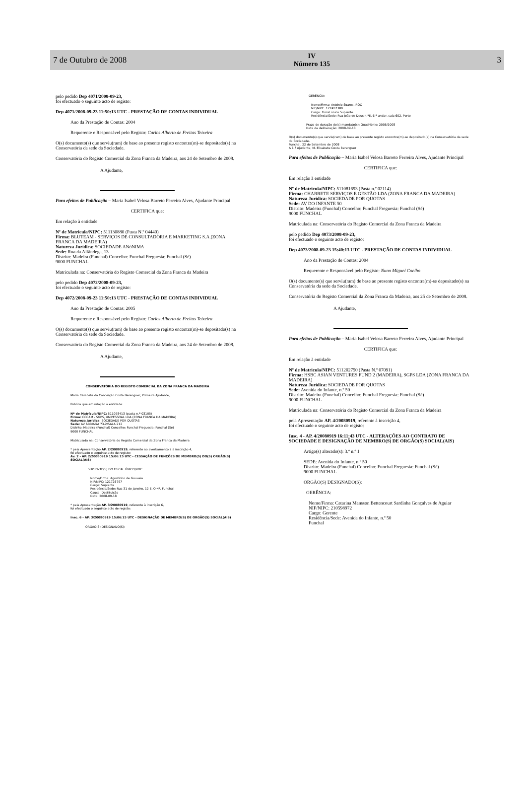7 de Outubro de 2008
IV
Número 135
3
pelo pedido Dep 4071/2008-09-23,
foi efectuado o seguinte acto de registo:
Dep 4071/2008-09-23 11:50:13 UTC - PRESTAÇÃO DE CONTAS INDIVIDUAL
Ano da Prestação de Contas: 2004
Requerente e Responsável pelo Registo: Carlos Alberto de Freitas Teixeira
O(s) documento(s) que serviu(ram) de base ao presente registo encontra(m)-se depositado(s) na Conservatória da sede da Sociedade.
Conservatória do Registo Comercial da Zona Franca da Madeira, aos 24 de Setembro de 2008.
A Ajudante,
Para efeitos de Publicação – Maria Isabel Velosa Barreto Ferreira Alves, Ajudante Principal
CERTIFICA que:
Em relação à entidade
Nº de Matricula/NIPC: 511130880 (Pasta N.º 04440)
Firma: BLUTEAM - SERVIÇOS DE CONSULTADORIA E MARKETING S.A.(ZONA FRANCA DA MADEIRA)
Natureza Jurídica: SOCIEDADE ANóNIMA
Sede: Rua da Alfândega, 13
Distrito: Madeira (Funchal) Concelho: Funchal Freguesia: Funchal (Sé)
9000 FUNCHAL
Matriculada na: Conservatória do Registo Comercial da Zona Franca da Madeira
pelo pedido Dep 4072/2008-09-23,
foi efectuado o seguinte acto de registo:
Dep 4072/2008-09-23 11:50:13 UTC - PRESTAÇÃO DE CONTAS INDIVIDUAL
Ano da Prestação de Contas: 2005
Requerente e Responsável pelo Registo: Carlos Alberto de Freitas Teixeira
O(s) documento(s) que serviu(ram) de base ao presente registo encontra(m)-se depositado(s) na Conservatória da sede da Sociedade.
Conservatória do Registo Comercial da Zona Franca da Madeira, aos 24 de Setembro de 2008.
A Ajudante,
CONSERVATÓRIA DO REGISTO COMERCIAL DA ZONA FRANCA DA MADEIRA
Maria Elisabete da Conceição Costa Berenguer, Primeira Ajudante,
Publica que em relação à entidade:
Nº de Matrícula/NIPC: 511098413 (pasta n.º 03105)
Firma: CCCAM - SGPS, UNIPESSOAL LDA (ZONA FRANCA DA MADEIRA)
Natureza Jurídica: SOCIEDADE POR QUOTAS
Sede: AV ARRIAGA 73-2/SALA 212
Distrito: Madeira (Funchal) Concelho: Funchal Freguesia: Funchal (Sé)
9000 FUNCHAL
Matriculada na: Conservatória do Registo Comercial da Zona Franca da Madeira
* pela Apresentação AP. 2/20080919, referente ao averbamento 2 à inscrição 4,
foi efectuado o seguinte acto de registo:
Av. 2 - AP. 2/20080919 15:06:15 UTC - CESSAÇÃO DE FUNÇÕES DE MEMBRO(S) DO(S) ORGÃO(S) SOCIAL(AIS)
SUPLENTE(S) DO FISCAL ÚNICO/ROC:
Nome/Firma: Agostinho de Gouveia
NIF/NIPC: 121726797
Cargo: Suplente
Residência/Sede: Rua 31 de Janeiro, 12 E, O-4º, Funchal
Causa: Destituição
Data: 2008-09-18
* pela Apresentação AP. 3/20080919, referente à inscrição 6,
foi efectuado o seguinte acto de registo:
Insc. 6 - AP. 3/20080919 15:06:15 UTC - DESIGNAÇÃO DE MEMBRO(S) DE ORGÃO(S) SOCIAL(AIS)
ORGÃO(S) DESIGNADO(S):
GERÊNCIA:
Nome/Firma: António Soares, ROC
NIF/NIPC: 127457380
Cargo: Fiscal único Suplente
Residência/Sede: Rua João de Deus n.º6, 6.º andar, sala 602, Porto
Prazo de duração do(s) mandato(s): Quadriénio: 2005/2008
Data da deliberação: 2008-09-18
O(s) documento(s) que serviu(ram) de base ao presente registo encontra(m)-se depositado(s) na Conservatória da sede da Sociedade.
Funchal, 22 de Setembro de 2008
A 1.ª Ajudante, M. Elisabete Costa Berenguer
Para efeitos de Publicação – Maria Isabel Velosa Barreto Ferreira Alves, Ajudante Principal
CERTIFICA que:
Em relação à entidade
Nº de Matricula/NIPC: 511081693 (Pasta n.º 02114)
Firma: CHARRETE SERVIÇOS E GESTÃO LDA (ZONA FRANCA DA MADEIRA)
Natureza Jurídica: SOCIEDADE POR QUOTAS
Sede: AV DO INFANTE 50
Distrito: Madeira (Funchal) Concelho: Funchal Freguesia: Funchal (Sé)
9000 FUNCHAL
Matriculada na: Conservatória do Registo Comercial da Zona Franca da Madeira
pelo pedido Dep 4073/2008-09-23,
foi efectuado o seguinte acto de registo:
Dep 4073/2008-09-23 15:40:13 UTC - PRESTAÇÃO DE CONTAS INDIVIDUAL
Ano da Prestação de Contas: 2004
Requerente e Responsável pelo Registo: Nuno Miguel Coelho
O(s) documento(s) que serviu(ram) de base ao presente registo encontra(m)-se depositado(s) na Conservatória da sede da Sociedade.
Conservatória do Registo Comercial da Zona Franca da Madeira, aos 25 de Setembro de 2008.
A Ajudante,
Para efeitos de Publicação – Maria Isabel Velosa Barreto Ferreira Alves, Ajudante Principal
CERTIFICA que:
Em relação à entidade
Nº de Matricula/NIPC: 511202750 (Pasta N.º 07091)
Firma: HSBC ASIAN VENTURES FUND 2 (MADEIRA), SGPS LDA (ZONA FRANCA DA MADEIRA)
Natureza Jurídica: SOCIEDADE POR QUOTAS
Sede: Avenida do Infante, n.º 50
Distrito: Madeira (Funchal) Concelho: Funchal Freguesia: Funchal (Sé)
9000 FUNCHAL
Matriculada na: Conservatória do Registo Comercial da Zona Franca da Madeira
pela Apresentação AP. 4/20080919, referente à inscrição 4,
foi efectuado o seguinte acto de registo:
Insc. 4 - AP. 4/20080919 16:11:43 UTC - ALTERAÇÕES AO CONTRATO DE SOCIEDADE E DESIGNAÇÃO DE MEMBRO(S) DE ORGÃO(S) SOCIAL(AIS)
Artigo(s) alterado(s): 3.º n.º 1
SEDE: Avenida do Infante, n.º 50
Distrito: Madeira (Funchal) Concelho: Funchal Freguesia: Funchal (Sé)
9000 FUNCHAL
ORGÃO(S) DESIGNADO(S):
GERÊNCIA:
Nome/Firma: Catarina Mansson Bettencourt Sardinha Gonçalves de Aguiar
NIF/NIPC: 210598972
Cargo: Gerente
Residência/Sede: Avenida do Infante, n.º 50
Funchal